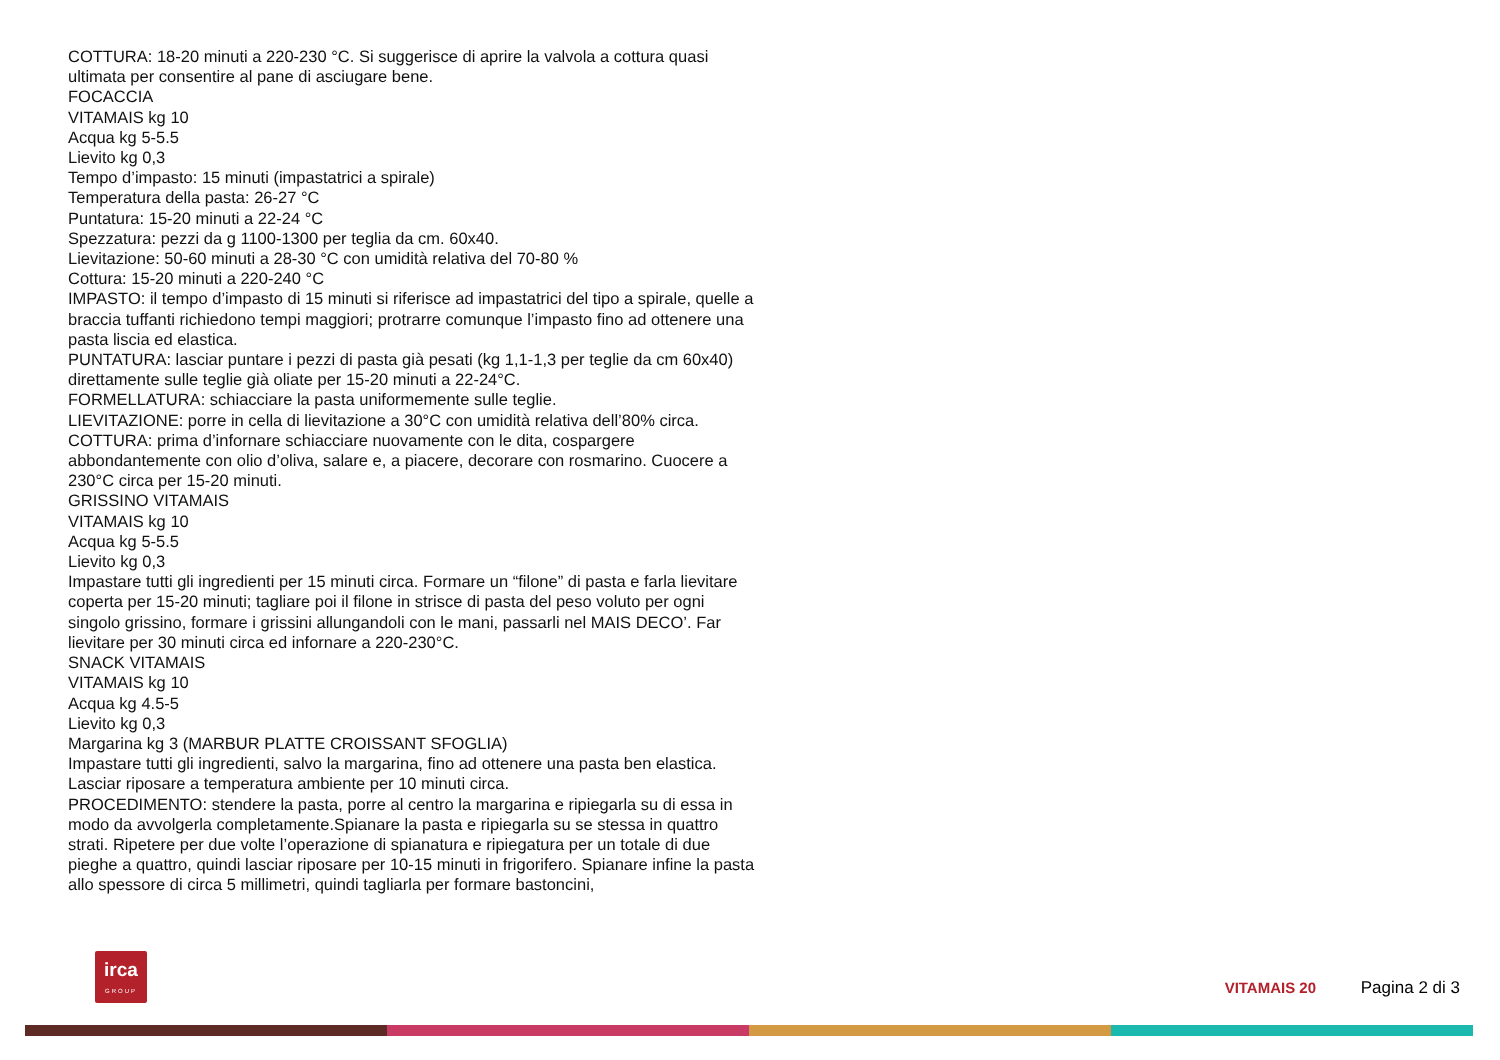COTTURA: 18-20 minuti a 220-230 °C. Si suggerisce di aprire la valvola a cottura quasi ultimata per consentire al pane di asciugare bene.
FOCACCIA
VITAMAIS kg 10
Acqua kg 5-5.5
Lievito kg 0,3
Tempo d’impasto: 15 minuti (impastatrici a spirale)
Temperatura della pasta: 26-27 °C
Puntatura: 15-20 minuti a 22-24 °C
Spezzatura: pezzi da g 1100-1300 per teglia da cm. 60x40.
Lievitazione: 50-60 minuti a 28-30 °C con umidità relativa del 70-80 %
Cottura: 15-20 minuti a 220-240 °C
IMPASTO: il tempo d’impasto di 15 minuti si riferisce ad impastatrici del tipo a spirale, quelle a braccia tuffanti richiedono tempi maggiori; protrarre comunque l’impasto fino ad ottenere una pasta liscia ed elastica.
PUNTATURA: lasciar puntare i pezzi di pasta già pesati (kg 1,1-1,3 per teglie da cm 60x40) direttamente sulle teglie già oliate per 15-20 minuti a 22-24°C.
FORMELLATURA: schiacciare la pasta uniformemente sulle teglie.
LIEVITAZIONE: porre in cella di lievitazione a 30°C con umidità relativa dell’80% circa.
COTTURA: prima d’infornare schiacciare nuovamente con le dita, cospargere abbondantemente con olio d’oliva, salare e, a piacere, decorare con rosmarino. Cuocere a 230°C circa per 15-20 minuti.
GRISSINO VITAMAIS
VITAMAIS kg 10
Acqua kg 5-5.5
Lievito kg 0,3
Impastare tutti gli ingredienti per 15 minuti circa. Formare un “filone” di pasta e farla lievitare coperta per 15-20 minuti; tagliare poi il filone in strisce di pasta del peso voluto per ogni singolo grissino, formare i grissini allungandoli con le mani, passarli nel MAIS DECO’. Far lievitare per 30 minuti circa ed infornare a 220-230°C.
SNACK VITAMAIS
VITAMAIS kg 10
Acqua kg 4.5-5
Lievito kg 0,3
Margarina kg 3 (MARBUR PLATTE CROISSANT SFOGLIA)
Impastare tutti gli ingredienti, salvo la margarina, fino ad ottenere una pasta ben elastica. Lasciar riposare a temperatura ambiente per 10 minuti circa.
PROCEDIMENTO: stendere la pasta, porre al centro la margarina e ripiegarla su di essa in modo da avvolgerla completamente.Spianare la pasta e ripiegarla su se stessa in quattro strati. Ripetere per due volte l’operazione di spianatura e ripiegatura per un totale di due pieghe a quattro, quindi lasciar riposare per 10-15 minuti in frigorifero. Spianare infine la pasta allo spessore di circa 5 millimetri, quindi tagliarla per formare bastoncini,
irca
GROUP
VITAMAIS 20 Pagina 2 di 3